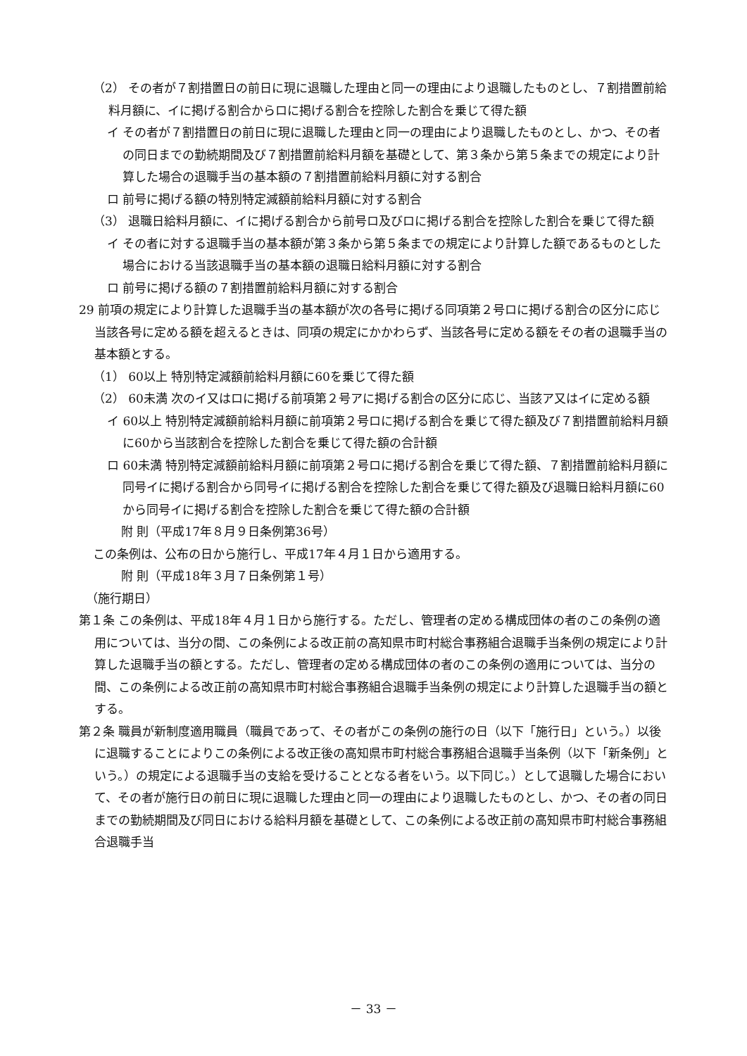（2） その者が７割措置日の前日に現に退職した理由と同一の理由により退職したものとし、７割措置前給料月額に、イに掲げる割合からロに掲げる割合を控除した割合を乗じて得た額
イ その者が７割措置日の前日に現に退職した理由と同一の理由により退職したものとし、かつ、その者の同日までの勤続期間及び７割措置前給料月額を基礎として、第３条から第５条までの規定により計算した場合の退職手当の基本額の７割措置前給料月額に対する割合
ロ 前号に掲げる額の特別特定減額前給料月額に対する割合
（3） 退職日給料月額に、イに掲げる割合から前号ロ及びロに掲げる割合を控除した割合を乗じて得た額
イ その者に対する退職手当の基本額が第３条から第５条までの規定により計算した額であるものとした場合における当該退職手当の基本額の退職日給料月額に対する割合
ロ 前号に掲げる額の７割措置前給料月額に対する割合
29 前項の規定により計算した退職手当の基本額が次の各号に掲げる同項第２号ロに掲げる割合の区分に応じ当該各号に定める額を超えるときは、同項の規定にかかわらず、当該各号に定める額をその者の退職手当の基本額とする。
（1） 60以上 特別特定減額前給料月額に60を乗じて得た額
（2） 60未満 次のイ又はロに掲げる前項第２号アに掲げる割合の区分に応じ、当該ア又はイに定める額
イ 60以上 特別特定減額前給料月額に前項第２号ロに掲げる割合を乗じて得た額及び７割措置前給料月額に60から当該割合を控除した割合を乗じて得た額の合計額
ロ 60未満 特別特定減額前給料月額に前項第２号ロに掲げる割合を乗じて得た額、７割措置前給料月額に同号イに掲げる割合から同号イに掲げる割合を控除した割合を乗じて得た額及び退職日給料月額に60から同号イに掲げる割合を控除した割合を乗じて得た額の合計額
附 則（平成17年８月９日条例第36号）
この条例は、公布の日から施行し、平成17年４月１日から適用する。
附 則（平成18年３月７日条例第１号）
（施行期日）
第１条 この条例は、平成18年４月１日から施行する。ただし、管理者の定める構成団体の者のこの条例の適用については、当分の間、この条例による改正前の高知県市町村総合事務組合退職手当条例の規定により計算した退職手当の額とする。ただし、管理者の定める構成団体の者のこの条例の適用については、当分の間、この条例による改正前の高知県市町村総合事務組合退職手当条例の規定により計算した退職手当の額とする。
第２条 職員が新制度適用職員（職員であって、その者がこの条例の施行の日（以下「施行日」という。）以後に退職することによりこの条例による改正後の高知県市町村総合事務組合退職手当条例（以下「新条例」という。）の規定による退職手当の支給を受けることとなる者をいう。以下同じ。）として退職した場合において、その者が施行日の前日に現に退職した理由と同一の理由により退職したものとし、かつ、その者の同日までの勤続期間及び同日における給料月額を基礎として、この条例による改正前の高知県市町村総合事務組合退職手当
－ 33 －